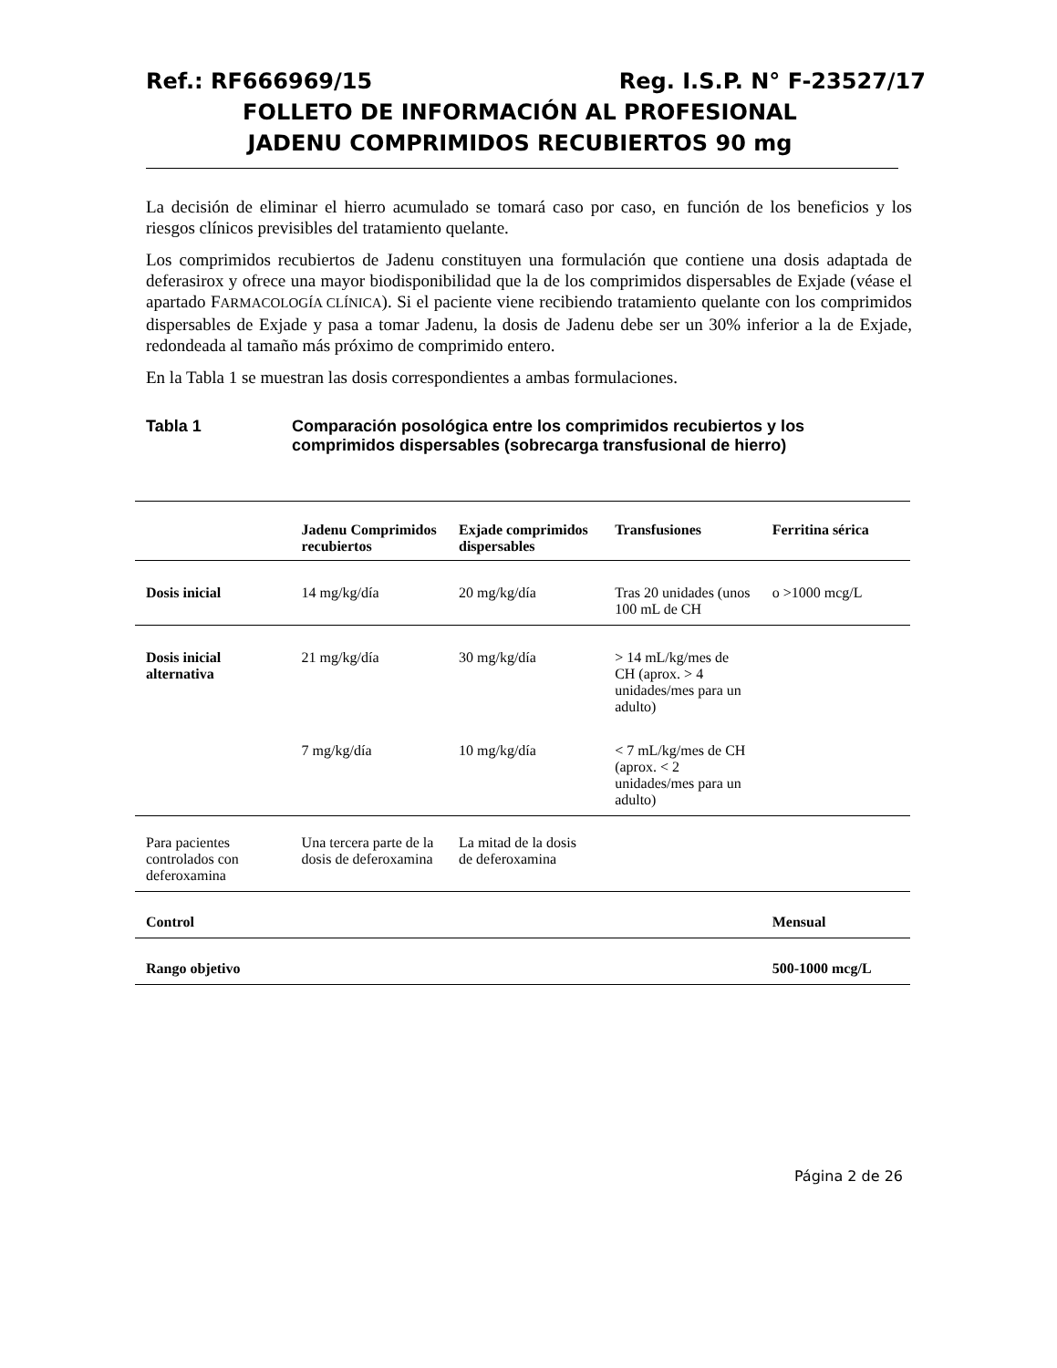Ref.: RF666969/15 Reg. I.S.P. N° F-23527/17
FOLLETO DE INFORMACIÓN AL PROFESIONAL
JADENU COMPRIMIDOS RECUBIERTOS 90 mg
La decisión de eliminar el hierro acumulado se tomará caso por caso, en función de los beneficios y los riesgos clínicos previsibles del tratamiento quelante.
Los comprimidos recubiertos de Jadenu constituyen una formulación que contiene una dosis adaptada de deferasirox y ofrece una mayor biodisponibilidad que la de los comprimidos dispersables de Exjade (véase el apartado FARMACOLOGÍA CLÍNICA). Si el paciente viene recibiendo tratamiento quelante con los comprimidos dispersables de Exjade y pasa a tomar Jadenu, la dosis de Jadenu debe ser un 30% inferior a la de Exjade, redondeada al tamaño más próximo de comprimido entero.
En la Tabla 1 se muestran las dosis correspondientes a ambas formulaciones.
Tabla 1 Comparación posológica entre los comprimidos recubiertos y los
comprimidos dispersables (sobrecarga transfusional de hierro)
| | Jadenu Comprimidos recubiertos | Exjade comprimidos dispersables | Transfusiones | Ferritina sérica |
| --- | --- | --- | --- | --- |
| Dosis inicial | 14 mg/kg/día | 20 mg/kg/día | Tras 20 unidades (unos 100 mL de CH | o >1000 mcg/L |
| Dosis inicial alternativa | 21 mg/kg/día | 30 mg/kg/día | > 14 mL/kg/mes de CH (aprox. > 4 unidades/mes para un adulto) | |
| | 7 mg/kg/día | 10 mg/kg/día | < 7 mL/kg/mes de CH (aprox. < 2 unidades/mes para un adulto) | |
| Para pacientes controlados con deferoxamina | Una tercera parte de la dosis de deferoxamina | La mitad de la dosis de deferoxamina | | |
| Control | | | | Mensual |
| Rango objetivo | | | | 500-1000 mcg/L |
Página 2 de 26